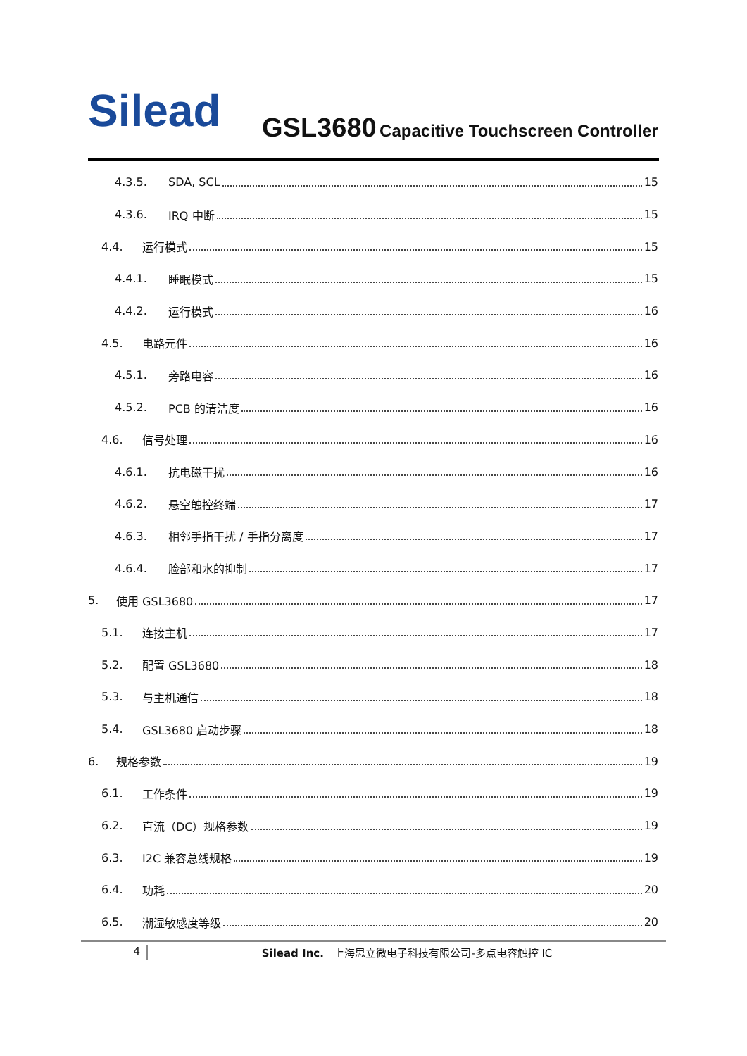Silead
GSL3680 Capacitive Touchscreen Controller
4.3.5. SDA, SCL 15
4.3.6. IRQ 中断 15
4.4. 运行模式 15
4.4.1. 睡眠模式 15
4.4.2. 运行模式 16
4.5. 电路元件 16
4.5.1. 旁路电容 16
4.5.2. PCB 的清洁度 16
4.6. 信号处理 16
4.6.1. 抗电磁干扰 16
4.6.2. 悬空触控终端 17
4.6.3. 相邻手指干扰 / 手指分离度 17
4.6.4. 脸部和水的抑制 17
5. 使用 GSL3680 17
5.1. 连接主机 17
5.2. 配置 GSL3680 18
5.3. 与主机通信 18
5.4. GSL3680 启动步骤 18
6. 规格参数 19
6.1. 工作条件 19
6.2. 直流（DC）规格参数 19
6.3. I2C 兼容总线规格 19
6.4. 功耗 20
6.5. 潮湿敏感度等级 20
4 Silead Inc. 上海思立微电子科技有限公司-多点电容触控 IC